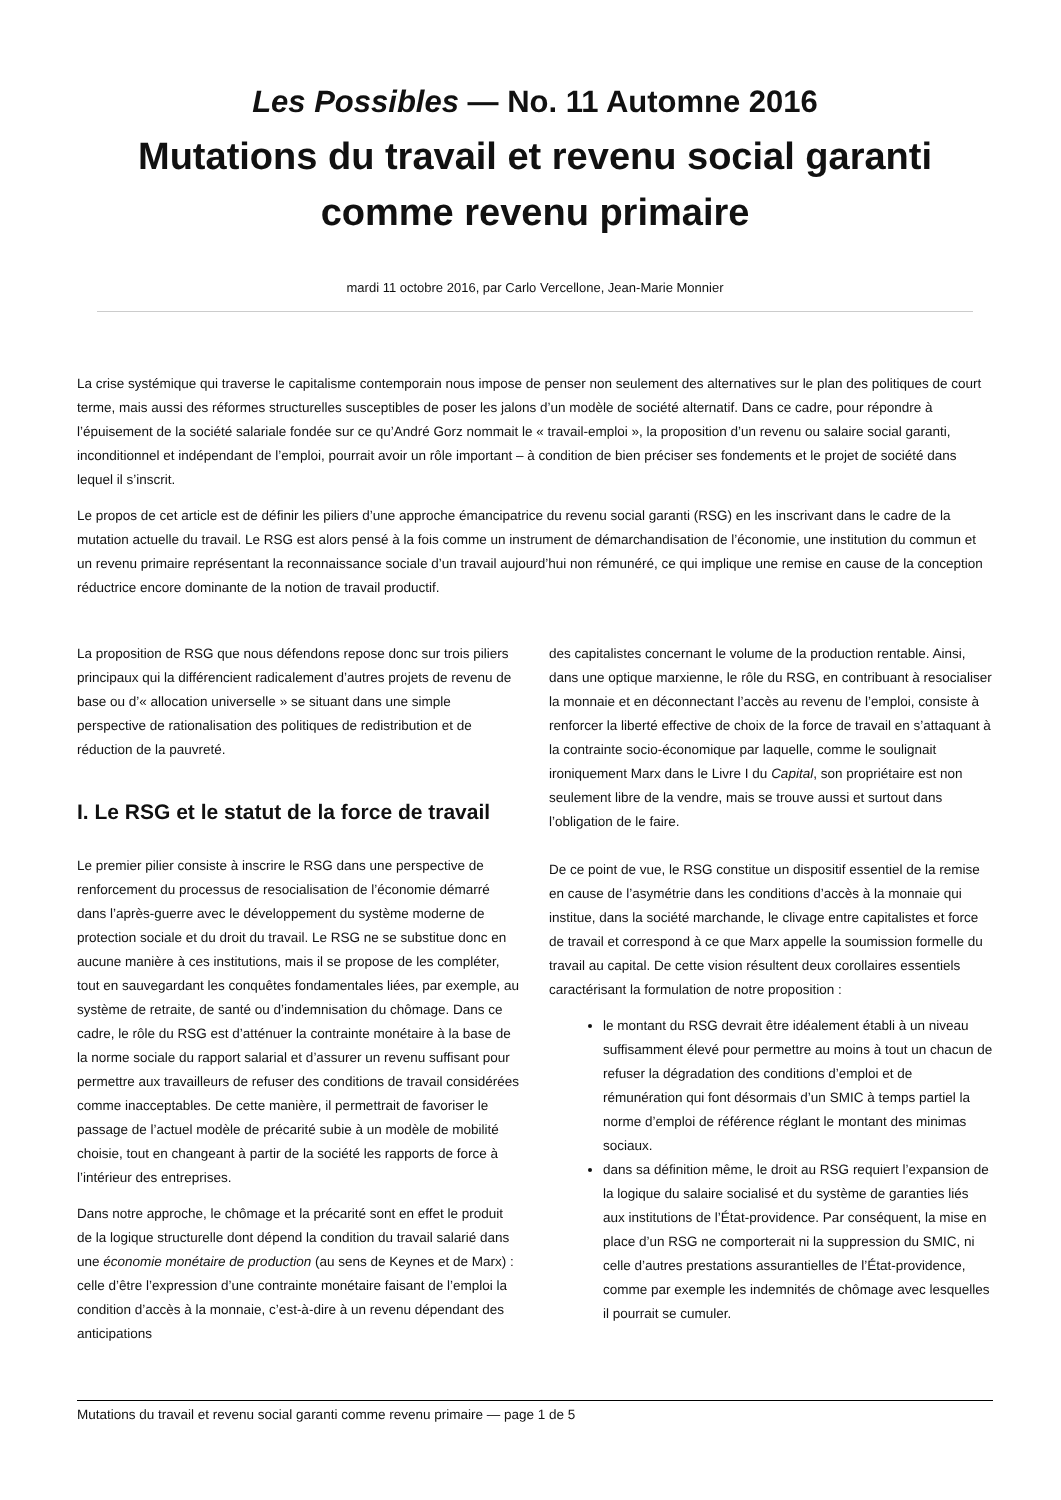Les Possibles — No. 11 Automne 2016
Mutations du travail et revenu social garanti comme revenu primaire
mardi 11 octobre 2016, par Carlo Vercellone, Jean-Marie Monnier
La crise systémique qui traverse le capitalisme contemporain nous impose de penser non seulement des alternatives sur le plan des politiques de court terme, mais aussi des réformes structurelles susceptibles de poser les jalons d’un modèle de société alternatif. Dans ce cadre, pour répondre à l’épuisement de la société salariale fondée sur ce qu’André Gorz nommait le « travail-emploi », la proposition d’un revenu ou salaire social garanti, inconditionnel et indépendant de l’emploi, pourrait avoir un rôle important – à condition de bien préciser ses fondements et le projet de société dans lequel il s’inscrit.
Le propos de cet article est de définir les piliers d’une approche émancipatrice du revenu social garanti (RSG) en les inscrivant dans le cadre de la mutation actuelle du travail. Le RSG est alors pensé à la fois comme un instrument de démarchandisation de l’économie, une institution du commun et un revenu primaire représentant la reconnaissance sociale d’un travail aujourd’hui non rémunéré, ce qui implique une remise en cause de la conception réductrice encore dominante de la notion de travail productif.
La proposition de RSG que nous défendons repose donc sur trois piliers principaux qui la différencient radicalement d’autres projets de revenu de base ou d’« allocation universelle » se situant dans une simple perspective de rationalisation des politiques de redistribution et de réduction de la pauvreté.
I. Le RSG et le statut de la force de travail
Le premier pilier consiste à inscrire le RSG dans une perspective de renforcement du processus de resocialisation de l’économie démarré dans l’après-guerre avec le développement du système moderne de protection sociale et du droit du travail. Le RSG ne se substitue donc en aucune manière à ces institutions, mais il se propose de les compléter, tout en sauvegardant les conquêtes fondamentales liées, par exemple, au système de retraite, de santé ou d’indemnisation du chômage. Dans ce cadre, le rôle du RSG est d’atténuer la contrainte monétaire à la base de la norme sociale du rapport salarial et d’assurer un revenu suffisant pour permettre aux travailleurs de refuser des conditions de travail considérées comme inacceptables. De cette manière, il permettrait de favoriser le passage de l’actuel modèle de précarité subie à un modèle de mobilité choisie, tout en changeant à partir de la société les rapports de force à l’intérieur des entreprises.
Dans notre approche, le chômage et la précarité sont en effet le produit de la logique structurelle dont dépend la condition du travail salarié dans une économie monétaire de production (au sens de Keynes et de Marx) : celle d’être l’expression d’une contrainte monétaire faisant de l’emploi la condition d’accès à la monnaie, c’est-à-dire à un revenu dépendant des anticipations
des capitalistes concernant le volume de la production rentable. Ainsi, dans une optique marxienne, le rôle du RSG, en contribuant à resocialiser la monnaie et en déconnectant l’accès au revenu de l’emploi, consiste à renforcer la liberté effective de choix de la force de travail en s’attaquant à la contrainte socio-économique par laquelle, comme le soulignait ironiquement Marx dans le Livre I du Capital, son propriétaire est non seulement libre de la vendre, mais se trouve aussi et surtout dans l’obligation de le faire.
De ce point de vue, le RSG constitue un dispositif essentiel de la remise en cause de l’asymétrie dans les conditions d’accès à la monnaie qui institue, dans la société marchande, le clivage entre capitalistes et force de travail et correspond à ce que Marx appelle la soumission formelle du travail au capital. De cette vision résultent deux corollaires essentiels caractérisant la formulation de notre proposition :
le montant du RSG devrait être idéalement établi à un niveau suffisamment élevé pour permettre au moins à tout un chacun de refuser la dégradation des conditions d’emploi et de rémunération qui font désormais d’un SMIC à temps partiel la norme d’emploi de référence réglant le montant des minimas sociaux.
dans sa définition même, le droit au RSG requiert l’expansion de la logique du salaire socialisé et du système de garanties liés aux institutions de l’État-providence. Par conséquent, la mise en place d’un RSG ne comporterait ni la suppression du SMIC, ni celle d’autres prestations assurantielles de l’État-providence, comme par exemple les indemnités de chômage avec lesquelles il pourrait se cumuler.
Mutations du travail et revenu social garanti comme revenu primaire — page 1 de 5